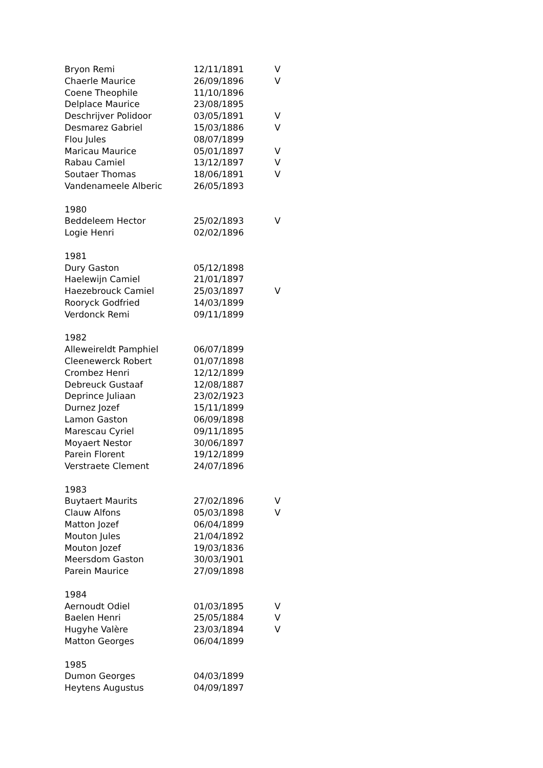| Bryon Remi | 12/11/1891 | V |
| Chaerle Maurice | 26/09/1896 | V |
| Coene Theophile | 11/10/1896 | |
| Delplace Maurice | 23/08/1895 | |
| Deschrijver Polidoor | 03/05/1891 | V |
| Desmarez Gabriel | 15/03/1886 | V |
| Flou Jules | 08/07/1899 | |
| Maricau Maurice | 05/01/1897 | V |
| Rabau Camiel | 13/12/1897 | V |
| Soutaer Thomas | 18/06/1891 | V |
| Vandenameele Alberic | 26/05/1893 | |
| 1980 | | |
| Beddeleem Hector | 25/02/1893 | V |
| Logie Henri | 02/02/1896 | |
| 1981 | | |
| Dury Gaston | 05/12/1898 | |
| Haelewijn Camiel | 21/01/1897 | |
| Haezebrouck Camiel | 25/03/1897 | V |
| Rooryck Godfried | 14/03/1899 | |
| Verdonck Remi | 09/11/1899 | |
| 1982 | | |
| Alleweireldt Pamphiel | 06/07/1899 | |
| Cleenewerck Robert | 01/07/1898 | |
| Crombez Henri | 12/12/1899 | |
| Debreuck Gustaaf | 12/08/1887 | |
| Deprince Juliaan | 23/02/1923 | |
| Durnez Jozef | 15/11/1899 | |
| Lamon Gaston | 06/09/1898 | |
| Marescau Cyriel | 09/11/1895 | |
| Moyaert Nestor | 30/06/1897 | |
| Parein Florent | 19/12/1899 | |
| Verstraete Clement | 24/07/1896 | |
| 1983 | | |
| Buytaert Maurits | 27/02/1896 | V |
| Clauw Alfons | 05/03/1898 | V |
| Matton Jozef | 06/04/1899 | |
| Mouton Jules | 21/04/1892 | |
| Mouton Jozef | 19/03/1836 | |
| Meersdom Gaston | 30/03/1901 | |
| Parein Maurice | 27/09/1898 | |
| 1984 | | |
| Aernoudt Odiel | 01/03/1895 | V |
| Baelen Henri | 25/05/1884 | V |
| Hugyhe Valère | 23/03/1894 | V |
| Matton Georges | 06/04/1899 | |
| 1985 | | |
| Dumon Georges | 04/03/1899 | |
| Heytens Augustus | 04/09/1897 | |